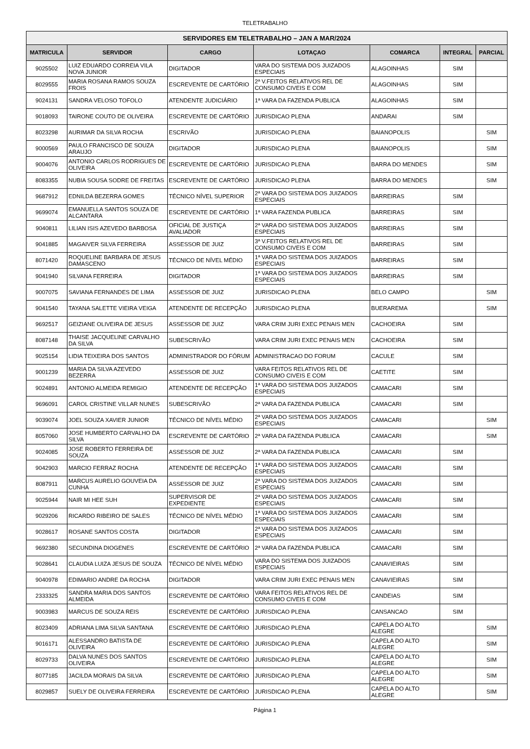TELETRABALHO
| SERVIDORES EM TELETRABALHO – JAN A MAR/2024 | | | | | | |
| --- | --- | --- | --- | --- | --- | --- |
| MATRICULA | SERVIDOR | CARGO | LOTAÇAO | COMARCA | INTEGRAL | PARCIAL |
| 9025502 | LUIZ EDUARDO CORREIA VILA NOVA JUNIOR | DIGITADOR | VARA DO SISTEMA DOS JUIZADOS ESPECIAIS | ALAGOINHAS | SIM | |
| 8029555 | MARIA ROSANA RAMOS SOUZA FROIS | ESCREVENTE DE CARTÓRIO | 2ª V.FEITOS RELATIVOS REL DE CONSUMO CIVEIS E COM | ALAGOINHAS | SIM | |
| 9024131 | SANDRA VELOSO TOFOLO | ATENDENTE JUDICIÁRIO | 1ª VARA DA FAZENDA PUBLICA | ALAGOINHAS | SIM | |
| 9018093 | TAIRONE COUTO DE OLIVEIRA | ESCREVENTE DE CARTÓRIO | JURISDICAO PLENA | ANDARAI | SIM | |
| 8023298 | AURIMAR DA SILVA ROCHA | ESCRIVÃO | JURISDICAO PLENA | BAIANOPOLIS | | SIM |
| 9000569 | PAULO FRANCISCO DE SOUZA ARAUJO | DIGITADOR | JURISDICAO PLENA | BAIANOPOLIS | | SIM |
| 9004076 | ANTONIO CARLOS RODRIGUES DE OLIVEIRA | ESCREVENTE DE CARTÓRIO | JURISDICAO PLENA | BARRA DO MENDES | | SIM |
| 8083355 | NUBIA SOUSA SODRE DE FREITAS | ESCREVENTE DE CARTÓRIO | JURISDICAO PLENA | BARRA DO MENDES | | SIM |
| 9687912 | EDNILDA BEZERRA GOMES | TÉCNICO NÍVEL SUPERIOR | 2ª VARA DO SISTEMA DOS JUIZADOS ESPECIAIS | BARREIRAS | SIM | |
| 9699074 | EMANUELLA SANTOS SOUZA DE ALCANTARA | ESCREVENTE DE CARTÓRIO | 1ª VARA FAZENDA PUBLICA | BARREIRAS | SIM | |
| 9040811 | LILIAN ISIS AZEVEDO BARBOSA | OFICIAL DE JUSTIÇA AVALIADOR | 2ª VARA DO SISTEMA DOS JUIZADOS ESPECIAIS | BARREIRAS | SIM | |
| 9041885 | MAGAIVER SILVA FERREIRA | ASSESSOR DE JUIZ | 3ª V.FEITOS RELATIVOS REL DE CONSUMO CIVEIS E COM | BARREIRAS | SIM | |
| 8071420 | ROQUELINE BARBARA DE JESUS DAMASCENO | TÉCNICO DE NÍVEL MÉDIO | 1ª VARA DO SISTEMA DOS JUIZADOS ESPECIAIS | BARREIRAS | SIM | |
| 9041940 | SILVANA FERREIRA | DIGITADOR | 1ª VARA DO SISTEMA DOS JUIZADOS ESPECIAIS | BARREIRAS | SIM | |
| 9007075 | SAVIANA FERNANDES DE LIMA | ASSESSOR DE JUIZ | JURISDICAO PLENA | BELO CAMPO | | SIM |
| 9041540 | TAYANA SALETTE VIEIRA VEIGA | ATENDENTE DE RECEPÇÃO | JURISDICAO PLENA | BUERAREMA | | SIM |
| 9692517 | GEIZIANE OLIVEIRA DE JESUS | ASSESSOR DE JUIZ | VARA CRIM JURI EXEC PENAIS MEN | CACHOEIRA | SIM | |
| 8087148 | THAISE JACQUELINE CARVALHO DA SILVA | SUBESCRIVÃO | VARA CRIM JURI EXEC PENAIS MEN | CACHOEIRA | SIM | |
| 9025154 | LIDIA TEIXEIRA DOS SANTOS | ADMINISTRADOR DO FÓRUM | ADMINISTRACAO DO FORUM | CACULE | SIM | |
| 9001239 | MARIA DA SILVA AZEVEDO BEZERRA | ASSESSOR DE JUIZ | VARA FEITOS RELATIVOS REL DE CONSUMO CIVEIS E COM | CAETITE | SIM | |
| 9024891 | ANTONIO ALMEIDA REMIGIO | ATENDENTE DE RECEPÇÃO | 1ª VARA DO SISTEMA DOS JUIZADOS ESPECIAIS | CAMACARI | SIM | |
| 9696091 | CAROL CRISTINE VILLAR NUNES | SUBESCRIVÃO | 2ª VARA DA FAZENDA PUBLICA | CAMACARI | SIM | |
| 9039074 | JOEL SOUZA XAVIER JUNIOR | TÉCNICO DE NÍVEL MÉDIO | 2ª VARA DO SISTEMA DOS JUIZADOS ESPECIAIS | CAMACARI | | SIM |
| 8057060 | JOSE HUMBERTO CARVALHO DA SILVA | ESCREVENTE DE CARTÓRIO | 2ª VARA DA FAZENDA PUBLICA | CAMACARI | | SIM |
| 9024085 | JOSE ROBERTO FERREIRA DE SOUZA | ASSESSOR DE JUIZ | 2ª VARA DA FAZENDA PUBLICA | CAMACARI | SIM | |
| 9042903 | MARCIO FERRAZ ROCHA | ATENDENTE DE RECEPÇÃO | 1ª VARA DO SISTEMA DOS JUIZADOS ESPECIAIS | CAMACARI | SIM | |
| 8087911 | MARCUS AURELIO GOUVEIA DA CUNHA | ASSESSOR DE JUIZ | 2ª VARA DO SISTEMA DOS JUIZADOS ESPECIAIS | CAMACARI | SIM | |
| 9025944 | NAIR MI HEE SUH | SUPERVISOR DE EXPEDIENTE | 2ª VARA DO SISTEMA DOS JUIZADOS ESPECIAIS | CAMACARI | SIM | |
| 9029206 | RICARDO RIBEIRO DE SALES | TÉCNICO DE NÍVEL MÉDIO | 1ª VARA DO SISTEMA DOS JUIZADOS ESPECIAIS | CAMACARI | SIM | |
| 9028617 | ROSANE SANTOS COSTA | DIGITADOR | 2ª VARA DO SISTEMA DOS JUIZADOS ESPECIAIS | CAMACARI | SIM | |
| 9692380 | SECUNDINA DIOGENES | ESCREVENTE DE CARTÓRIO | 2ª VARA DA FAZENDA PUBLICA | CAMACARI | SIM | |
| 9028641 | CLAUDIA LUIZA JESUS DE SOUZA | TÉCNICO DE NÍVEL MÉDIO | VARA DO SISTEMA DOS JUIZADOS ESPECIAIS | CANAVIEIRAS | SIM | |
| 9040978 | EDIMARIO ANDRE DA ROCHA | DIGITADOR | VARA CRIM JURI EXEC PENAIS MEN | CANAVIEIRAS | SIM | |
| 2333325 | SANDRA MARIA DOS SANTOS ALMEIDA | ESCREVENTE DE CARTÓRIO | VARA FEITOS RELATIVOS REL DE CONSUMO CIVEIS E COM | CANDEIAS | SIM | |
| 9003983 | MARCUS DE SOUZA REIS | ESCREVENTE DE CARTÓRIO | JURISDICAO PLENA | CANSANCAO | SIM | |
| 8023409 | ADRIANA LIMA SILVA SANTANA | ESCREVENTE DE CARTÓRIO | JURISDICAO PLENA | CAPELA DO ALTO ALEGRE | | SIM |
| 9016171 | ALESSANDRO BATISTA DE OLIVEIRA | ESCREVENTE DE CARTÓRIO | JURISDICAO PLENA | CAPELA DO ALTO ALEGRE | | SIM |
| 8029733 | DALVA NUNES DOS SANTOS OLIVEIRA | ESCREVENTE DE CARTÓRIO | JURISDICAO PLENA | CAPELA DO ALTO ALEGRE | | SIM |
| 8077185 | JACILDA MORAIS DA SILVA | ESCREVENTE DE CARTÓRIO | JURISDICAO PLENA | CAPELA DO ALTO ALEGRE | | SIM |
| 8029857 | SUELY DE OLIVEIRA FERREIRA | ESCREVENTE DE CARTÓRIO | JURISDICAO PLENA | CAPELA DO ALTO ALEGRE | | SIM |
Página 1